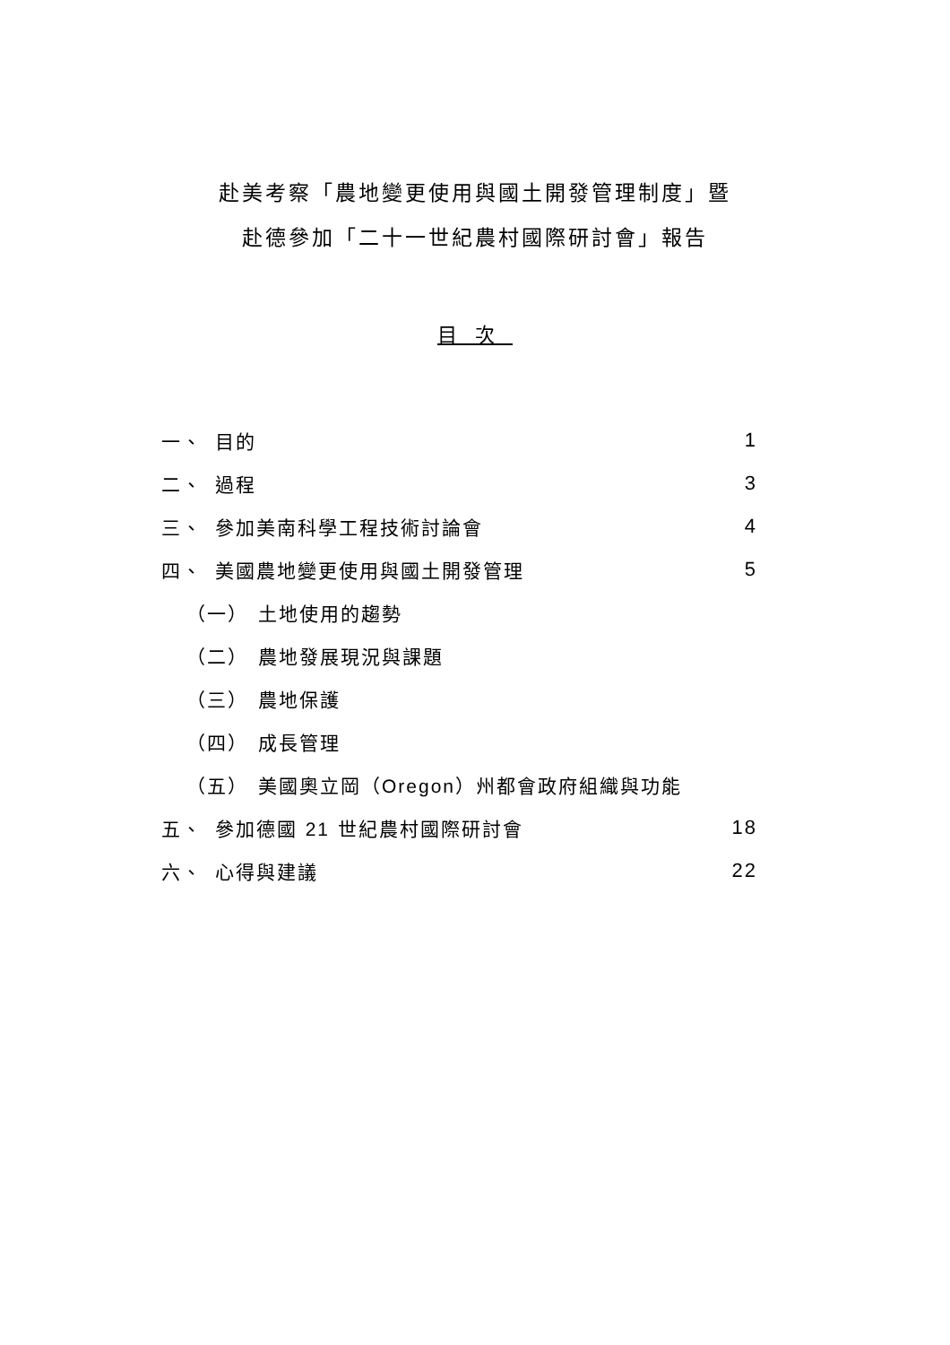赴美考察「農地變更使用與國土開發管理制度」暨
赴德參加「二十一世紀農村國際研討會」報告
目次
一、 目的 1
二、 過程 3
三、 參加美南科學工程技術討論會 4
四、 美國農地變更使用與國土開發管理 5
（一） 土地使用的趨勢
（二） 農地發展現況與課題
（三） 農地保護
（四） 成長管理
（五） 美國奧立岡（Oregon）州都會政府組織與功能
五、 參加德國 21 世紀農村國際研討會 18
六、 心得與建議 22